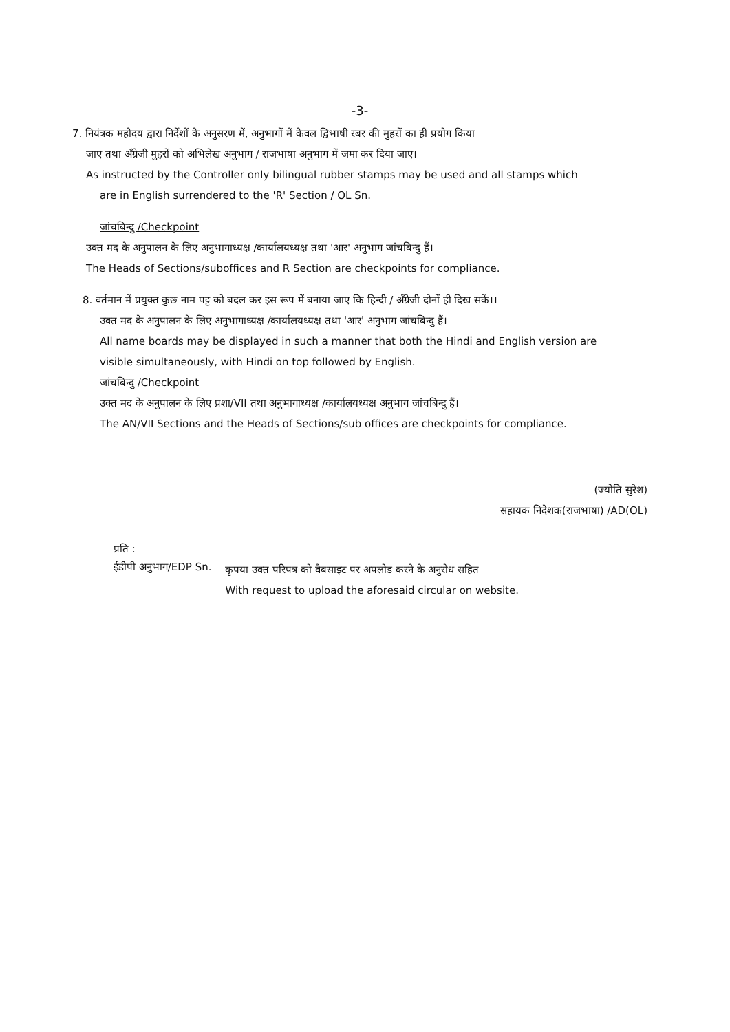-3-
7. नियंत्रक महोदय द्वारा निर्देशों के अनुसरण में, अनुभागों में केवल द्विभाषी रबर की मुहरों का ही प्रयोग किया
जाए तथा अँग्रेजी मुहरों को अभिलेख अनुभाग / राजभाषा अनुभाग में जमा कर दिया जाए।
As instructed by the Controller only bilingual rubber stamps may be used and all stamps which
are in English surrendered to the 'R' Section / OL Sn.
जांचबिन्दु /Checkpoint
उक्त मद के अनुपालन के लिए अनुभागाध्यक्ष /कार्यालयध्यक्ष तथा 'आर' अनुभाग जांचबिन्दु हैं।
The Heads of Sections/suboffices and R Section are checkpoints for compliance.
8. वर्तमान में प्रयुक्त कुछ नाम पट्ट को बदल कर इस रूप में बनाया जाए कि हिन्दी / अँग्रेजी दोनों ही दिख सकें।।
उक्त मद के अनुपालन के लिए अनुभागाध्यक्ष /कार्यालयध्यक्ष तथा 'आर' अनुभाग जांचबिन्दु हैं।
All name boards may be displayed in such a manner that both the Hindi and English version are
visible simultaneously, with Hindi on top followed by English.
जांचबिन्दु /Checkpoint
उक्त मद के अनुपालन के लिए प्रशा/VII तथा अनुभागाध्यक्ष /कार्यालयध्यक्ष अनुभाग जांचबिन्दु हैं।
The AN/VII Sections and the Heads of Sections/sub offices are checkpoints for compliance.
(ज्योति सुरेश)
सहायक निदेशक(राजभाषा) /AD(OL)
प्रति :
ईडीपी अनुभाग/EDP Sn.
कृपया उक्त परिपत्र को वैबसाइट पर अपलोड करने के अनुरोध सहित
With request to upload the aforesaid circular on website.